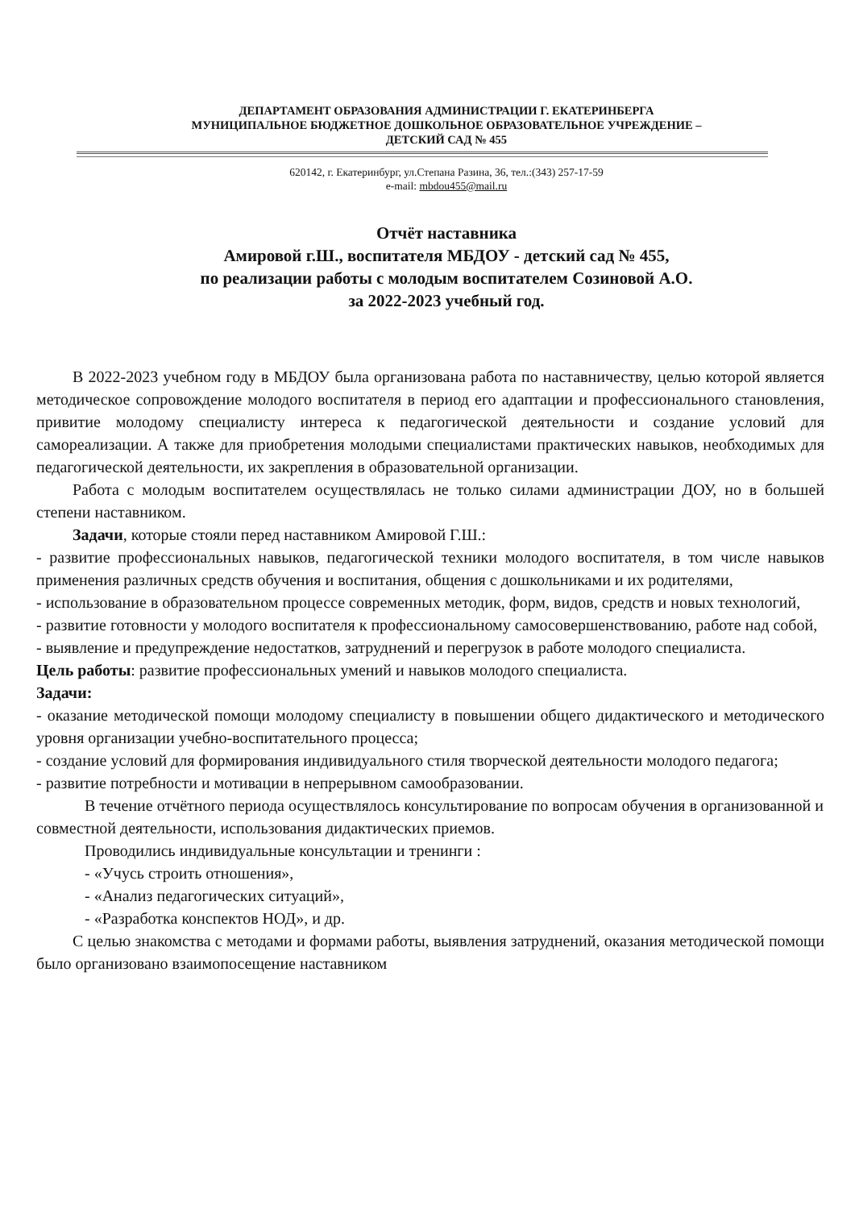ДЕПАРТАМЕНТ ОБРАЗОВАНИЯ АДМИНИСТРАЦИИ Г. ЕКАТЕРИНБЕРГА
МУНИЦИПАЛЬНОЕ БЮДЖЕТНОЕ ДОШКОЛЬНОЕ ОБРАЗОВАТЕЛЬНОЕ УЧРЕЖДЕНИЕ –
ДЕТСКИЙ САД № 455
620142, г. Екатеринбург, ул.Степана Разина, 36, тел.:(343) 257-17-59
e-mail: mbdou455@mail.ru
Отчёт наставника
Амировой г.Ш., воспитателя МБДОУ - детский сад № 455,
по реализации работы с молодым воспитателем Созиновой А.О.
за 2022-2023 учебный год.
В 2022-2023 учебном году в МБДОУ была организована работа по наставничеству, целью которой является методическое сопровождение молодого воспитателя в период его адаптации и профессионального становления, привитие молодому специалисту интереса к педагогической деятельности и создание условий для самореализации. А также для приобретения молодыми специалистами практических навыков, необходимых для педагогической деятельности, их закрепления в образовательной организации.
Работа с молодым воспитателем осуществлялась не только силами администрации ДОУ, но в большей степени наставником.
Задачи, которые стояли перед наставником Амировой Г.Ш.:
- развитие профессиональных навыков, педагогической техники молодого воспитателя, в том числе навыков применения различных средств обучения и воспитания, общения с дошкольниками и их родителями,
- использование в образовательном процессе современных методик, форм, видов, средств и новых технологий,
- развитие готовности у молодого воспитателя к профессиональному самосовершенствованию, работе над собой,
- выявление и предупреждение недостатков, затруднений и перегрузок в работе молодого специалиста.
Цель работы: развитие профессиональных умений и навыков молодого специалиста.
Задачи:
- оказание методической помощи молодому специалисту в повышении общего дидактического и методического уровня организации учебно-воспитательного процесса;
- создание условий для формирования индивидуального стиля творческой деятельности молодого педагога;
- развитие потребности и мотивации в непрерывном самообразовании.
В течение отчётного периода осуществлялось консультирование по вопросам обучения в организованной и совместной деятельности, использования дидактических приемов.
Проводились индивидуальные консультации и тренинги :
- «Учусь строить отношения»,
- «Анализ педагогических ситуаций»,
- «Разработка конспектов НОД», и др.
С целью знакомства с методами и формами работы, выявления затруднений, оказания методической помощи было организовано взаимопосещение наставником